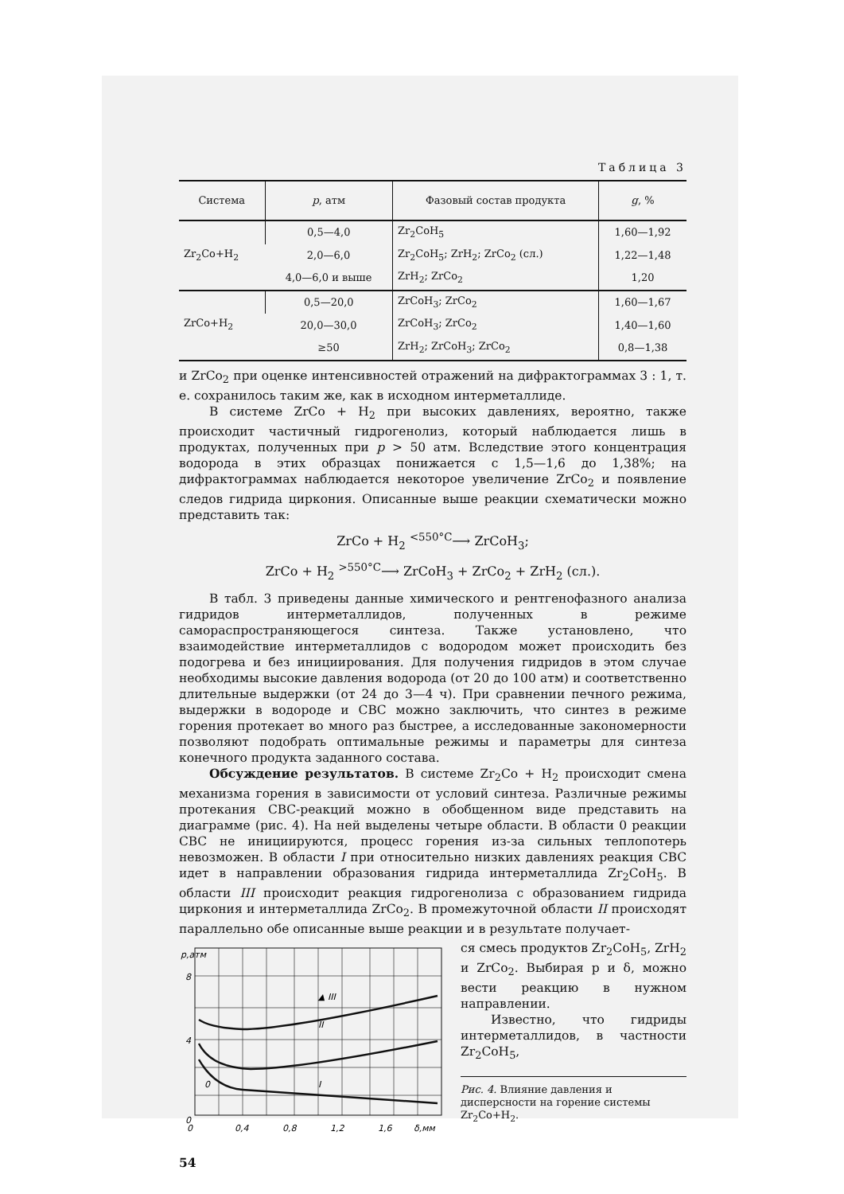Таблица 3
| Система | p , атм | Фазовый состав продукта | g , % |
| --- | --- | --- | --- |
| Zr<sub>2</sub>Co+H<sub>2</sub> | 0,5—4,0 | Zr<sub>2</sub>CoH<sub>5</sub> | 1,60—1,92 |
| | 2,0—6,0 | Zr<sub>2</sub>CoH<sub>5</sub>; ZrH<sub>2</sub>; ZrCo<sub>2</sub> (сл.) | 1,22—1,48 |
| | 4,0—6,0 и выше | ZrH<sub>2</sub>; ZrCo<sub>2</sub> | 1,20 |
| ZrCo+H<sub>2</sub> | 0,5—20,0 | ZrCoH<sub>3</sub>; ZrCo<sub>2</sub> | 1,60—1,67 |
| | 20,0—30,0 | ZrCoH<sub>3</sub>; ZrCo<sub>2</sub> | 1,40—1,60 |
| | ≥50 | ZrH<sub>2</sub>; ZrCoH<sub>3</sub>; ZrCo<sub>2</sub> | 0,8—1,38 |
и ZrCo<sub>2</sub> при оценке интенсивностей отражений на дифрактограммах 3 : 1, т. е. сохранилось таким же, как в исходном интерметаллиде.
В системе ZrCo + H<sub>2</sub> при высоких давлениях, вероятно, также происходит частичный гидрогенолиз, который наблюдается лишь в продуктах, полученных при p > 50 атм. Вследствие этого концентрация водорода в этих образцах понижается с 1,5—1,6 до 1,38%; на дифрактограммах наблюдается некоторое увеличение ZrCo<sub>2</sub> и появление следов гидрида циркония. Описанные выше реакции схематически можно представить так:
ZrCo + H<sub>2</sub> <sup><550°C</sup>⟶ ZrCoH<sub>3</sub>;
ZrCo + H<sub>2</sub> <sup>>550°C</sup>⟶ ZrCoH<sub>3</sub> + ZrCo<sub>2</sub> + ZrH<sub>2</sub> (сл.).
В табл. 3 приведены данные химического и рентгенофазного анализа гидридов интерметаллидов, полученных в режиме самораспространяющегося синтеза. Также установлено, что взаимодействие интерметаллидов с водородом может происходить без подогрева и без инициирования. Для получения гидридов в этом случае необходимы высокие давления водорода (от 20 до 100 атм) и соответственно длительные выдержки (от 24 до 3—4 ч). При сравнении печного режима, выдержки в водороде и СВС можно заключить, что синтез в режиме горения протекает во много раз быстрее, а исследованные закономерности позволяют подобрать оптимальные режимы и параметры для синтеза конечного продукта заданного состава.
Обсуждение результатов. В системе Zr<sub>2</sub>Co + H<sub>2</sub> происходит смена механизма горения в зависимости от условий синтеза. Различные режимы протекания СВС-реакций можно в обобщенном виде представить на диаграмме (рис. 4). На ней выделены четыре области. В области 0 реакции СВС не инициируются, процесс горения из-за сильных теплопотерь невозможен. В области I при относительно низких давлениях реакция СВС идет в направлении образования гидрида интерметаллида Zr<sub>2</sub>CoH<sub>5</sub>. В области III происходит реакция гидрогенолиза с образованием гидрида циркония и интерметаллида ZrCo<sub>2</sub>. В промежуточной области II происходят параллельно обе описанные выше реакции и в результате получает-
p,атм
8
4
0
▲ III
II
I
0
0
0,4
0,8
1,2
1,6
δ,мм
ся смесь продуктов Zr<sub>2</sub>CoH<sub>5</sub>, ZrH<sub>2</sub> и ZrCo<sub>2</sub>. Выбирая p и δ, можно вести реакцию в нужном направлении.
Известно, что гидриды интерметаллидов, в частности Zr<sub>2</sub>CoH<sub>5</sub>,
Рис. 4. Влияние давления и дисперсности на горение системы Zr<sub>2</sub>Co+H<sub>2</sub>.
54